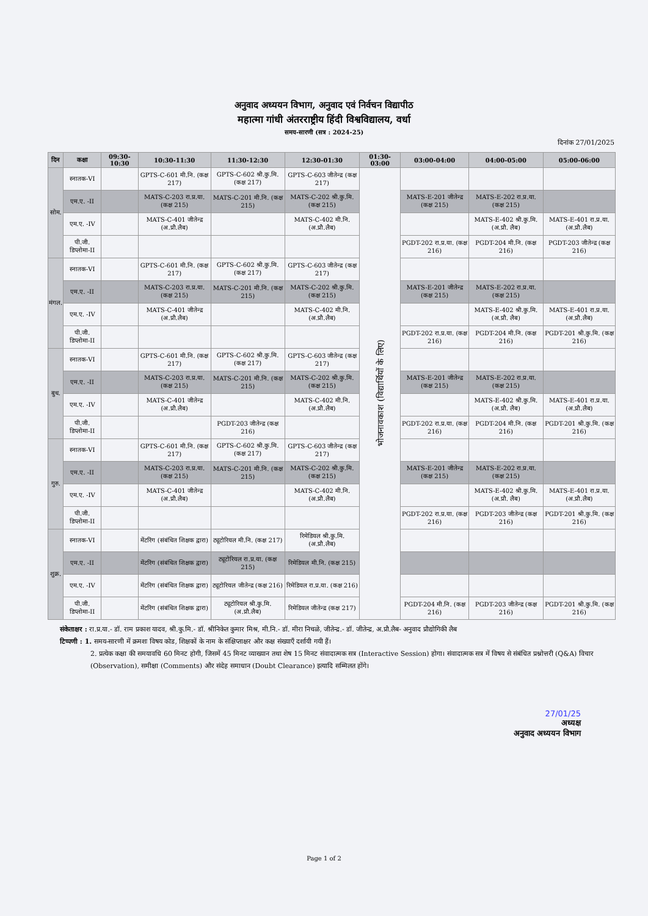अनुवाद अध्ययन विभाग, अनुवाद एवं निर्वचन विद्यापीठ
महात्मा गांधी अंतरराष्ट्रीय हिंदी विश्वविद्यालय, वर्धा
समय-सारणी (सत्र : 2024-25)
दिनांक 27/01/2025
| दिन | कक्षा | 09:30-10:30 | 10:30-11:30 | 11:30-12:30 | 12:30-01:30 | 01:30-03:00 | 03:00-04:00 | 04:00-05:00 | 05:00-06:00 |
| --- | --- | --- | --- | --- | --- | --- | --- | --- | --- |
| सोम. | स्नातक-VI | | GPTS-C-601 मी.नि. (कक्ष 217) | GPTS-C-602 श्री.कु.मि. (कक्ष 217) | GPTS-C-603 जीतेन्द्र (कक्ष 217) | भोजनावकाश (विद्यार्थियों के लिए) | | | |
| | एम.ए. -II | | MATS-C-203 रा.प्र.या. (कक्ष 215) | MATS-C-201 मी.नि. (कक्ष 215) | MATS-C-202 श्री.कु.मि. (कक्ष 215) | | MATS-E-201 जीतेन्द्र (कक्ष 215) | MATS-E-202 रा.प्र.या. (कक्ष 215) | |
| | एम.ए. -IV | | MATS-C-401 जीतेन्द्र (अ.प्रौ.लैब) | | MATS-C-402 मी.नि. (अ.प्रौ.लैब) | | | MATS-E-402 श्री.कु.मि. (अ.प्रौ. लैब) | MATS-E-401 रा.प्र.या. (अ.प्रौ.लैब) |
| | पी.जी. डिप्लोमा-II | | | | | | PGDT-202 रा.प्र.या. (कक्ष 216) | PGDT-204 मी.नि. (कक्ष 216) | PGDT-203 जीतेन्द्र (कक्ष 216) |
| मंगल. | स्नातक-VI | | GPTS-C-601 मी.नि. (कक्ष 217) | GPTS-C-602 श्री.कु.मि. (कक्ष 217) | GPTS-C-603 जीतेन्द्र (कक्ष 217) | | | | |
| | एम.ए. -II | | MATS-C-203 रा.प्र.या. (कक्ष 215) | MATS-C-201 मी.नि. (कक्ष 215) | MATS-C-202 श्री.कु.मि. (कक्ष 215) | | MATS-E-201 जीतेन्द्र (कक्ष 215) | MATS-E-202 रा.प्र.या. (कक्ष 215) | |
| | एम.ए. -IV | | MATS-C-401 जीतेन्द्र (अ.प्रौ.लैब) | | MATS-C-402 मी.नि. (अ.प्रौ.लैब) | | | MATS-E-402 श्री.कु.मि. (अ.प्रौ. लैब) | MATS-E-401 रा.प्र.या. (अ.प्रौ.लैब) |
| | पी.जी. डिप्लोमा-II | | | | | | PGDT-202 रा.प्र.या. (कक्ष 216) | PGDT-204 मी.नि. (कक्ष 216) | PGDT-201 श्री.कु.मि. (कक्ष 216) |
| बुध. | स्नातक-VI | | GPTS-C-601 मी.नि. (कक्ष 217) | GPTS-C-602 श्री.कु.मि. (कक्ष 217) | GPTS-C-603 जीतेन्द्र (कक्ष 217) | | | | |
| | एम.ए. -II | | MATS-C-203 रा.प्र.या. (कक्ष 215) | MATS-C-201 मी.नि. (कक्ष 215) | MATS-C-202 श्री.कु.मि. (कक्ष 215) | | MATS-E-201 जीतेन्द्र (कक्ष 215) | MATS-E-202 रा.प्र.या. (कक्ष 215) | |
| | एम.ए. -IV | | MATS-C-401 जीतेन्द्र (अ.प्रौ.लैब) | | MATS-C-402 मी.नि. (अ.प्रौ.लैब) | | | MATS-E-402 श्री.कु.मि. (अ.प्रौ. लैब) | MATS-E-401 रा.प्र.या. (अ.प्रौ.लैब) |
| | पी.जी. डिप्लोमा-II | | | PGDT-203 जीतेन्द्र (कक्ष 216) | | | PGDT-202 रा.प्र.या. (कक्ष 216) | PGDT-204 मी.नि. (कक्ष 216) | PGDT-201 श्री.कु.मि. (कक्ष 216) |
| गुरु. | स्नातक-VI | | GPTS-C-601 मी.नि. (कक्ष 217) | GPTS-C-602 श्री.कु.मि. (कक्ष 217) | GPTS-C-603 जीतेन्द्र (कक्ष 217) | | | | |
| | एम.ए. -II | | MATS-C-203 रा.प्र.या. (कक्ष 215) | MATS-C-201 मी.नि. (कक्ष 215) | MATS-C-202 श्री.कु.मि. (कक्ष 215) | | MATS-E-201 जीतेन्द्र (कक्ष 215) | MATS-E-202 रा.प्र.या. (कक्ष 215) | |
| | एम.ए. -IV | | MATS-C-401 जीतेन्द्र (अ.प्रौ.लैब) | | MATS-C-402 मी.नि. (अ.प्रौ.लैब) | | | MATS-E-402 श्री.कु.मि. (अ.प्रौ. लैब) | MATS-E-401 रा.प्र.या. (अ.प्रौ.लैब) |
| | पी.जी. डिप्लोमा-II | | | | | | PGDT-202 रा.प्र.या. (कक्ष 216) | PGDT-203 जीतेन्द्र (कक्ष 216) | PGDT-201 श्री.कु.मि. (कक्ष 216) |
| शुक्र. | स्नातक-VI | | मेंटरिंग (संबंधित शिक्षक द्वारा) | ट्यूटोरियल मी.नि. (कक्ष 217) | रिमेडियल श्री.कु.मि. (अ.प्रौ.लैब) | | | | |
| | एम.ए. -II | | मेंटरिंग (संबंधित शिक्षक द्वारा) | ट्यूटोरियल रा.प्र.या. (कक्ष 215) | रिमेडियल मी.नि. (कक्ष 215) | | | | |
| | एम.ए. -IV | | मेंटरिंग (संबंधित शिक्षक द्वारा) | ट्यूटोरियल जीतेन्द्र (कक्ष 216) | रिमेडियल रा.प्र.या. (कक्ष 216) | | | | |
| | पी.जी. डिप्लोमा-II | | मेंटरिंग (संबंधित शिक्षक द्वारा) | ट्यूटोरियल श्री.कु.मि. (अ.प्रौ.लैब) | रिमेडियल जीतेन्द्र (कक्ष 217) | | PGDT-204 मी.नि. (कक्ष 216) | PGDT-203 जीतेन्द्र (कक्ष 216) | PGDT-201 श्री.कु.मि. (कक्ष 216) |
संकेताक्षर : रा.प्र.या.- डॉ. राम प्रकाश यादव, श्री.कु.मि.- डॉ. श्रीनिकेत कुमार मिश्र, मी.नि.- डॉ. मीरा निचळे, जीतेन्द्र.- डॉ. जीतेन्द्र, अ.प्रौ.लैब- अनुवाद प्रौद्योगिकी लैब
टिप्पणी : 1. समय-सारणी में क्रमशः विषय कोड, शिक्षकों के नाम के संक्षिप्ताक्षर और कक्ष संख्याएँ दर्शायी गयी हैं।
2. प्रत्येक कक्षा की समयावधि 60 मिनट होगी, जिसमें 45 मिनट व्याख्यान तथा शेष 15 मिनट संवादात्मक सत्र (Interactive Session) होगा। संवादात्मक सत्र में विषय से संबंधित प्रश्नोत्तरी (Q&A) विचार (Observation), समीक्षा (Comments) और संदेह समाधान (Doubt Clearance) इत्यादि सम्मिलत होंगे।
27/01/25
अध्यक्ष
अनुवाद अध्ययन विभाग
Page 1 of 2